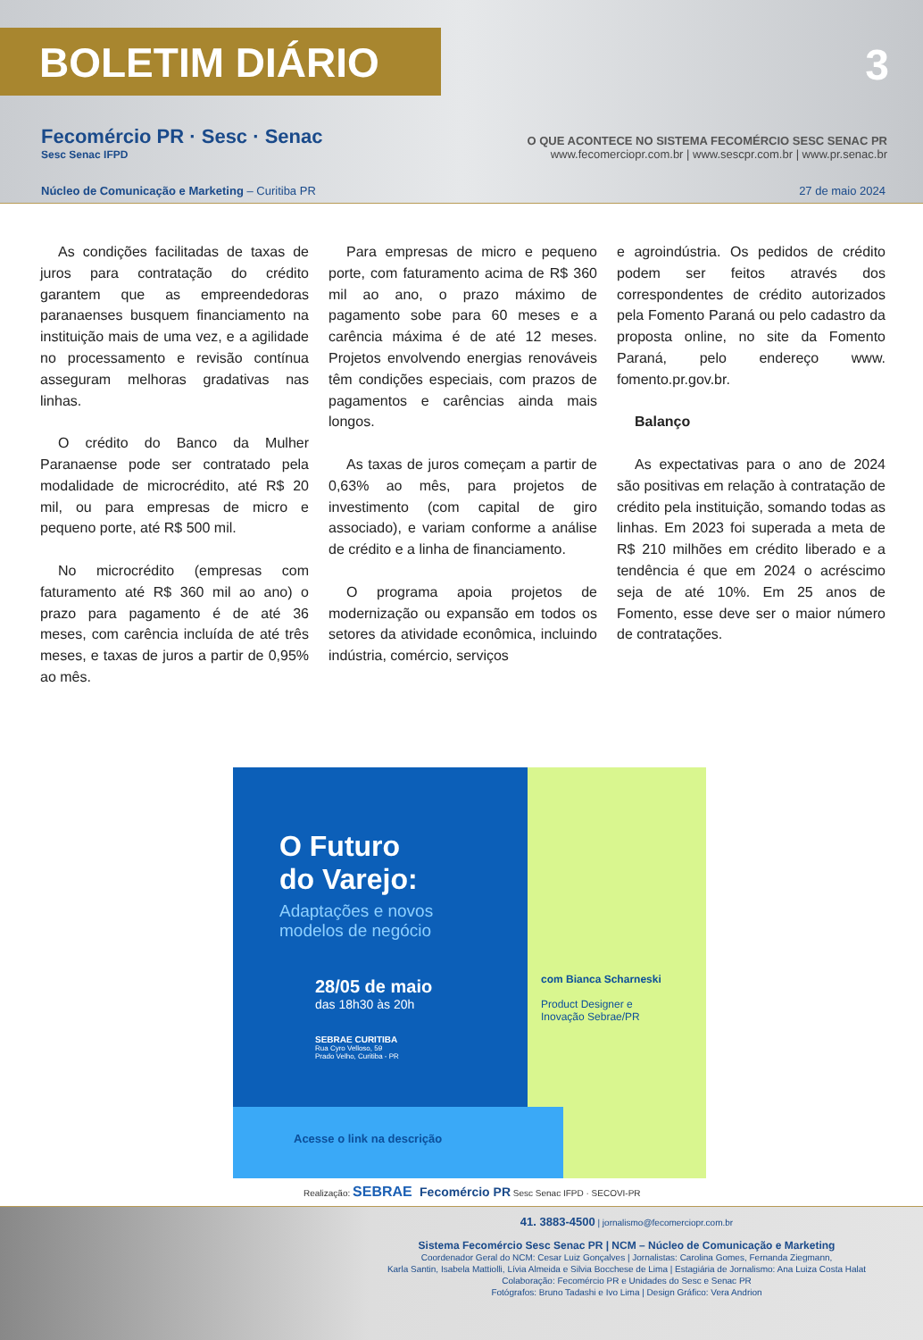BOLETIM DIÁRIO
3
Fecomércio PR · Sesc · Senac
Sesc Senac IFPD
O QUE ACONTECE NO SISTEMA FECOMÉRCIO SESC SENAC PR
www.fecomerciopr.com.br | www.sescpr.com.br | www.pr.senac.br
Núcleo de Comunicação e Marketing – Curitiba PR 27 de maio 2024
As condições facilitadas de taxas de juros para contratação do crédito garantem que as empreendedoras paranaenses busquem financiamento na instituição mais de uma vez, e a agilidade no processamento e revisão contínua asseguram melhoras gradativas nas linhas.
O crédito do Banco da Mulher Paranaense pode ser contratado pela modalidade de microcrédito, até R$ 20 mil, ou para empresas de micro e pequeno porte, até R$ 500 mil.
No microcrédito (empresas com faturamento até R$ 360 mil ao ano) o prazo para pagamento é de até 36 meses, com carência incluída de até três meses, e taxas de juros a partir de 0,95% ao mês.
Para empresas de micro e pequeno porte, com faturamento acima de R$ 360 mil ao ano, o prazo máximo de pagamento sobe para 60 meses e a carência máxima é de até 12 meses. Projetos envolvendo energias renováveis têm condições especiais, com prazos de pagamentos e carências ainda mais longos.
As taxas de juros começam a partir de 0,63% ao mês, para projetos de investimento (com capital de giro associado), e variam conforme a análise de crédito e a linha de financiamento.
O programa apoia projetos de modernização ou expansão em todos os setores da atividade econômica, incluindo indústria, comércio, serviços
e agroindústria. Os pedidos de crédito podem ser feitos através dos correspondentes de crédito autorizados pela Fomento Paraná ou pelo cadastro da proposta online, no site da Fomento Paraná, pelo endereço www. fomento.pr.gov.br.
Balanço
As expectativas para o ano de 2024 são positivas em relação à contratação de crédito pela instituição, somando todas as linhas. Em 2023 foi superada a meta de R$ 210 milhões em crédito liberado e a tendência é que em 2024 o acréscimo seja de até 10%. Em 25 anos de Fomento, esse deve ser o maior número de contratações.
O Futuro
do Varejo:
Adaptações e novos
modelos de negócio
28/05 de maio
das 18h30 às 20h
SEBRAE CURITIBA
Rua Cyro Velloso, 59
Prado Velho, Curitiba - PR
com Bianca Scharneski
Product Designer e
Inovação Sebrae/PR
Acesse o link na descrição
Realização: SEBRAE Fecomércio PR Sesc Senac IFPD · SECOVI-PR
41. 3883-4500 | jornalismo@fecomerciopr.com.br
Sistema Fecomércio Sesc Senac PR | NCM – Núcleo de Comunicação e Marketing
Coordenador Geral do NCM: Cesar Luiz Gonçalves | Jornalistas: Carolina Gomes, Fernanda Ziegmann,
Karla Santin, Isabela Mattiolli, Lívia Almeida e Silvia Bocchese de Lima | Estagiária de Jornalismo: Ana Luiza Costa Halat
Colaboração: Fecomércio PR e Unidades do Sesc e Senac PR
Fotógrafos: Bruno Tadashi e Ivo Lima | Design Gráfico: Vera Andrion